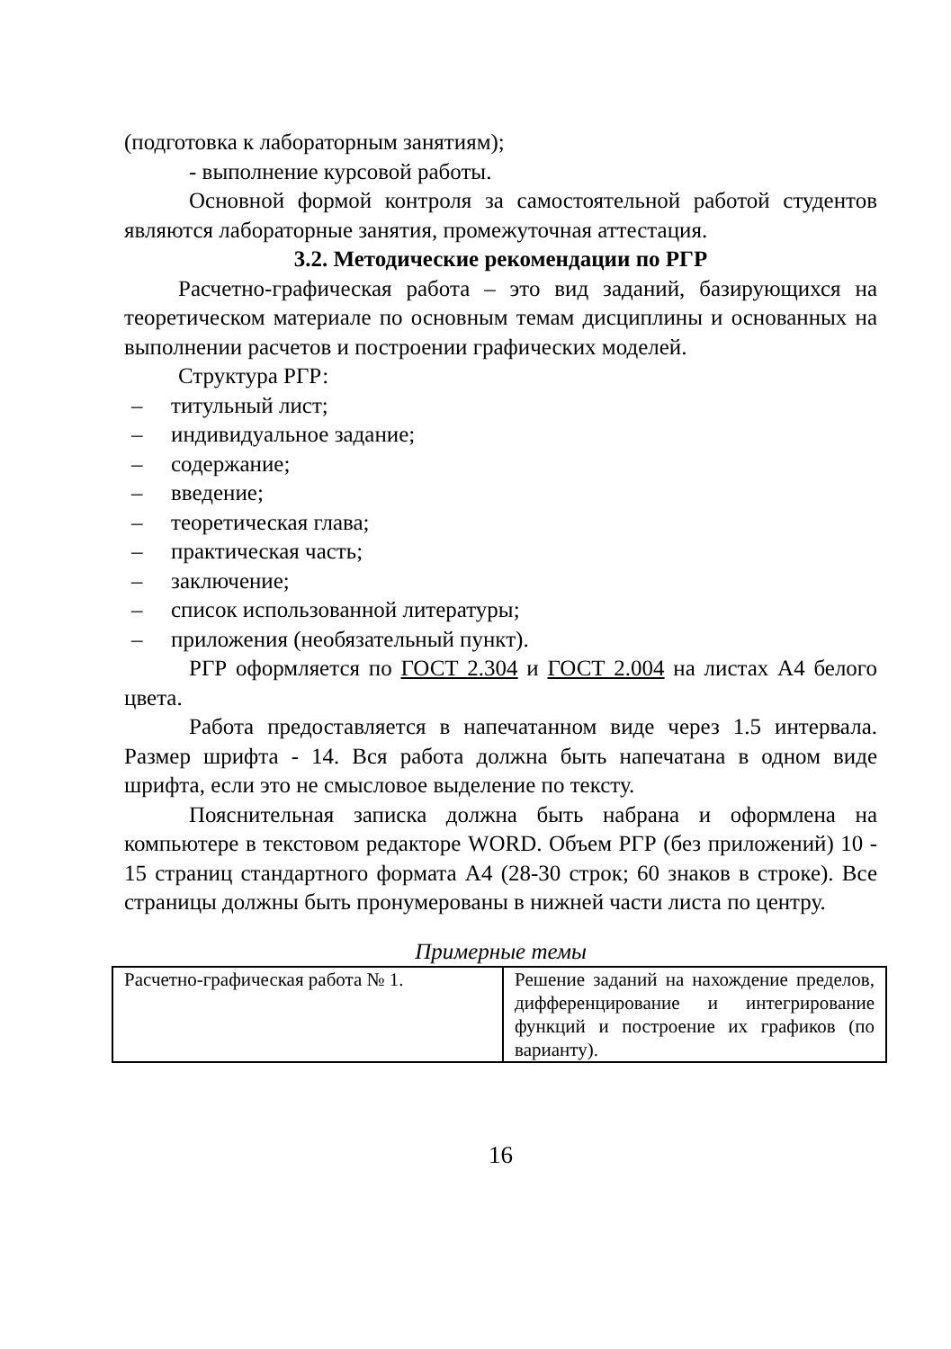(подготовка к лабораторным занятиям);
- выполнение курсовой работы.
Основной формой контроля за самостоятельной работой студентов являются лабораторные занятия, промежуточная аттестация.
3.2. Методические рекомендации по РГР
Расчетно-графическая работа – это вид заданий, базирующихся на теоретическом материале по основным темам дисциплины и основанных на выполнении расчетов и построении графических моделей.
Структура РГР:
– титульный лист;
– индивидуальное задание;
– содержание;
– введение;
– теоретическая глава;
– практическая часть;
– заключение;
– список использованной литературы;
– приложения (необязательный пункт).
РГР оформляется по ГОСТ 2.304 и ГОСТ 2.004 на листах А4 белого цвета.
Работа предоставляется в напечатанном виде через 1.5 интервала. Размер шрифта - 14. Вся работа должна быть напечатана в одном виде шрифта, если это не смысловое выделение по тексту.
Пояснительная записка должна быть набрана и оформлена на компьютере в текстовом редакторе WORD. Объем РГР (без приложений) 10 - 15 страниц стандартного формата А4 (28-30 строк; 60 знаков в строке). Все страницы должны быть пронумерованы в нижней части листа по центру.
Примерные темы
| Расчетно-графическая работа № 1. | Решение заданий на нахождение пределов, дифференцирование и интегрирование функций и построение их графиков (по варианту). |
16